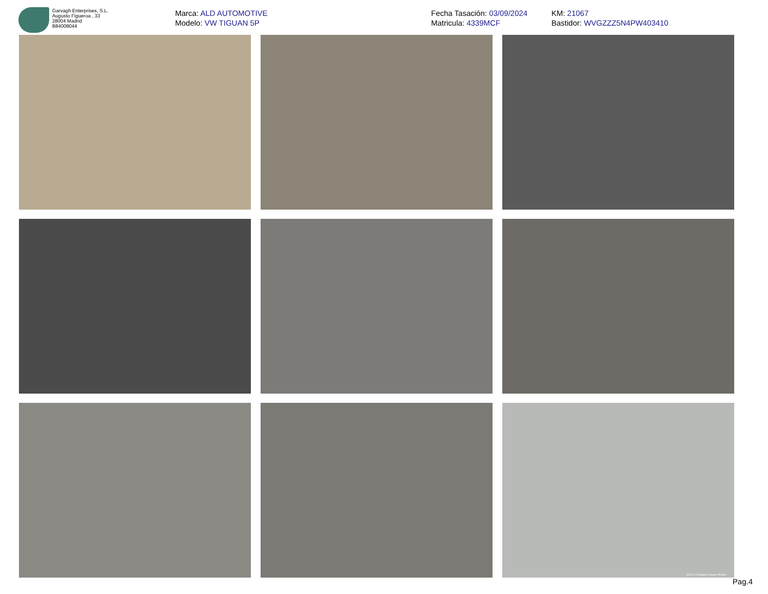Garvagh Enterprises, S.L.
Augusto Figueroa , 33
28004 Madrid
B84008044
Marca: ALD AUTOMOTIVE
Modelo: VW TIGUAN 5P
Fecha Tasación: 03/09/2024
Matricula: 4339MCF
KM: 21067
Bastidor: WVGZZZ5N4PW403410
002001 Paragolpes trasero Pintado
Pag.4